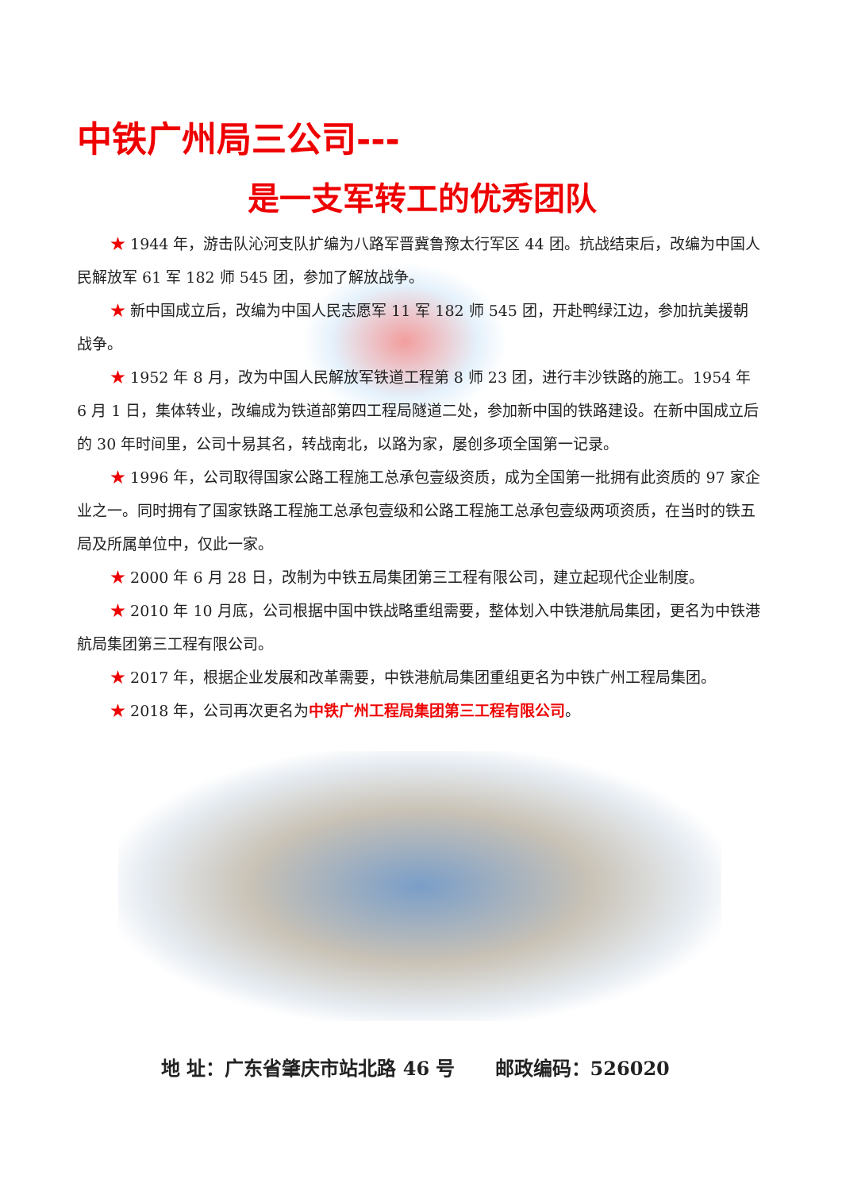中铁广州局三公司---
是一支军转工的优秀团队
★ 1944 年，游击队沁河支队扩编为八路军晋冀鲁豫太行军区 44 团。抗战结束后，改编为中国人民解放军 61 军 182 师 545 团，参加了解放战争。
★ 新中国成立后，改编为中国人民志愿军 11 军 182 师 545 团，开赴鸭绿江边，参加抗美援朝战争。
★ 1952 年 8 月，改为中国人民解放军铁道工程第 8 师 23 团，进行丰沙铁路的施工。1954 年 6 月 1 日，集体转业，改编成为铁道部第四工程局隧道二处，参加新中国的铁路建设。在新中国成立后的 30 年时间里，公司十易其名，转战南北，以路为家，屡创多项全国第一记录。
★ 1996 年，公司取得国家公路工程施工总承包壹级资质，成为全国第一批拥有此资质的 97 家企业之一。同时拥有了国家铁路工程施工总承包壹级和公路工程施工总承包壹级两项资质，在当时的铁五局及所属单位中，仅此一家。
★ 2000 年 6 月 28 日，改制为中铁五局集团第三工程有限公司，建立起现代企业制度。
★ 2010 年 10 月底，公司根据中国中铁战略重组需要，整体划入中铁港航局集团，更名为中铁港航局集团第三工程有限公司。
★ 2017 年，根据企业发展和改革需要，中铁港航局集团重组更名为中铁广州工程局集团。
★ 2018 年，公司再次更名为中铁广州工程局集团第三工程有限公司。
地 址：广东省肇庆市站北路 46 号 邮政编码：526020